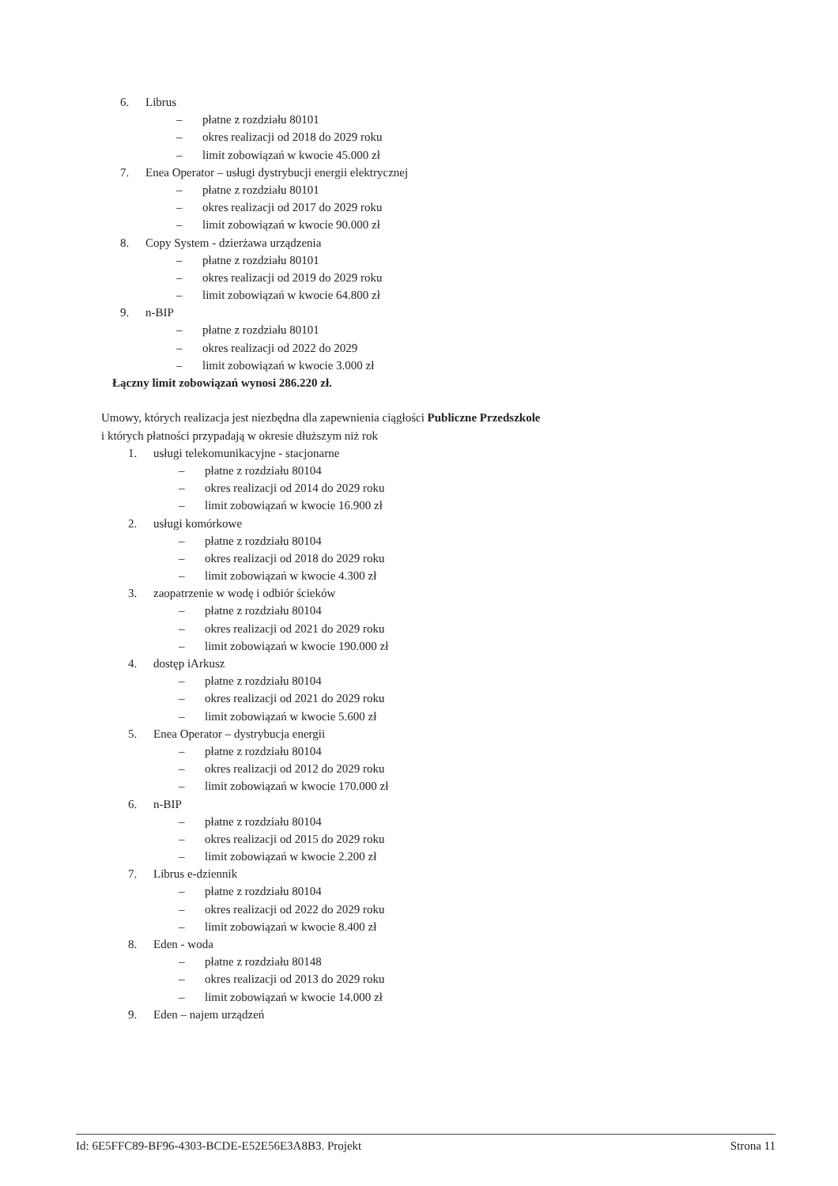6. Librus
– płatne z rozdziału 80101
– okres realizacji od 2018 do 2029 roku
– limit zobowiązań w kwocie 45.000 zł
7. Enea Operator – usługi dystrybucji energii elektrycznej
– płatne z rozdziału 80101
– okres realizacji od 2017 do 2029 roku
– limit zobowiązań w kwocie 90.000 zł
8. Copy System - dzierżawa urządzenia
– płatne z rozdziału 80101
– okres realizacji od 2019 do 2029 roku
– limit zobowiązań w kwocie 64.800 zł
9. n-BIP
– płatne z rozdziału 80101
– okres realizacji od 2022 do 2029
– limit zobowiązań w kwocie 3.000 zł
Łączny limit zobowiązań wynosi 286.220 zł.
Umowy, których realizacja jest niezbędna dla zapewnienia ciągłości Publiczne Przedszkole
i których płatności przypadają w okresie dłuższym niż rok
1. usługi telekomunikacyjne - stacjonarne
– płatne z rozdziału 80104
– okres realizacji od 2014 do 2029 roku
– limit zobowiązań w kwocie 16.900 zł
2. usługi komórkowe
– płatne z rozdziału 80104
– okres realizacji od 2018 do 2029 roku
– limit zobowiązań w kwocie 4.300 zł
3. zaopatrzenie w wodę i odbiór ścieków
– płatne z rozdziału 80104
– okres realizacji od 2021 do 2029 roku
– limit zobowiązań w kwocie 190.000 zł
4. dostęp iArkusz
– płatne z rozdziału 80104
– okres realizacji od 2021 do 2029 roku
– limit zobowiązań w kwocie 5.600 zł
5. Enea Operator – dystrybucja energii
– płatne z rozdziału 80104
– okres realizacji od 2012 do 2029 roku
– limit zobowiązań w kwocie 170.000 zł
6. n-BIP
– płatne z rozdziału 80104
– okres realizacji od 2015 do 2029 roku
– limit zobowiązań w kwocie 2.200 zł
7. Librus e-dziennik
– płatne z rozdziału 80104
– okres realizacji od 2022 do 2029 roku
– limit zobowiązań w kwocie 8.400 zł
8. Eden - woda
– płatne z rozdziału 80148
– okres realizacji od 2013 do 2029 roku
– limit zobowiązań w kwocie 14.000 zł
9. Eden – najem urządzeń
Id: 6E5FFC89-BF96-4303-BCDE-E52E56E3A8B3. Projekt Strona 11